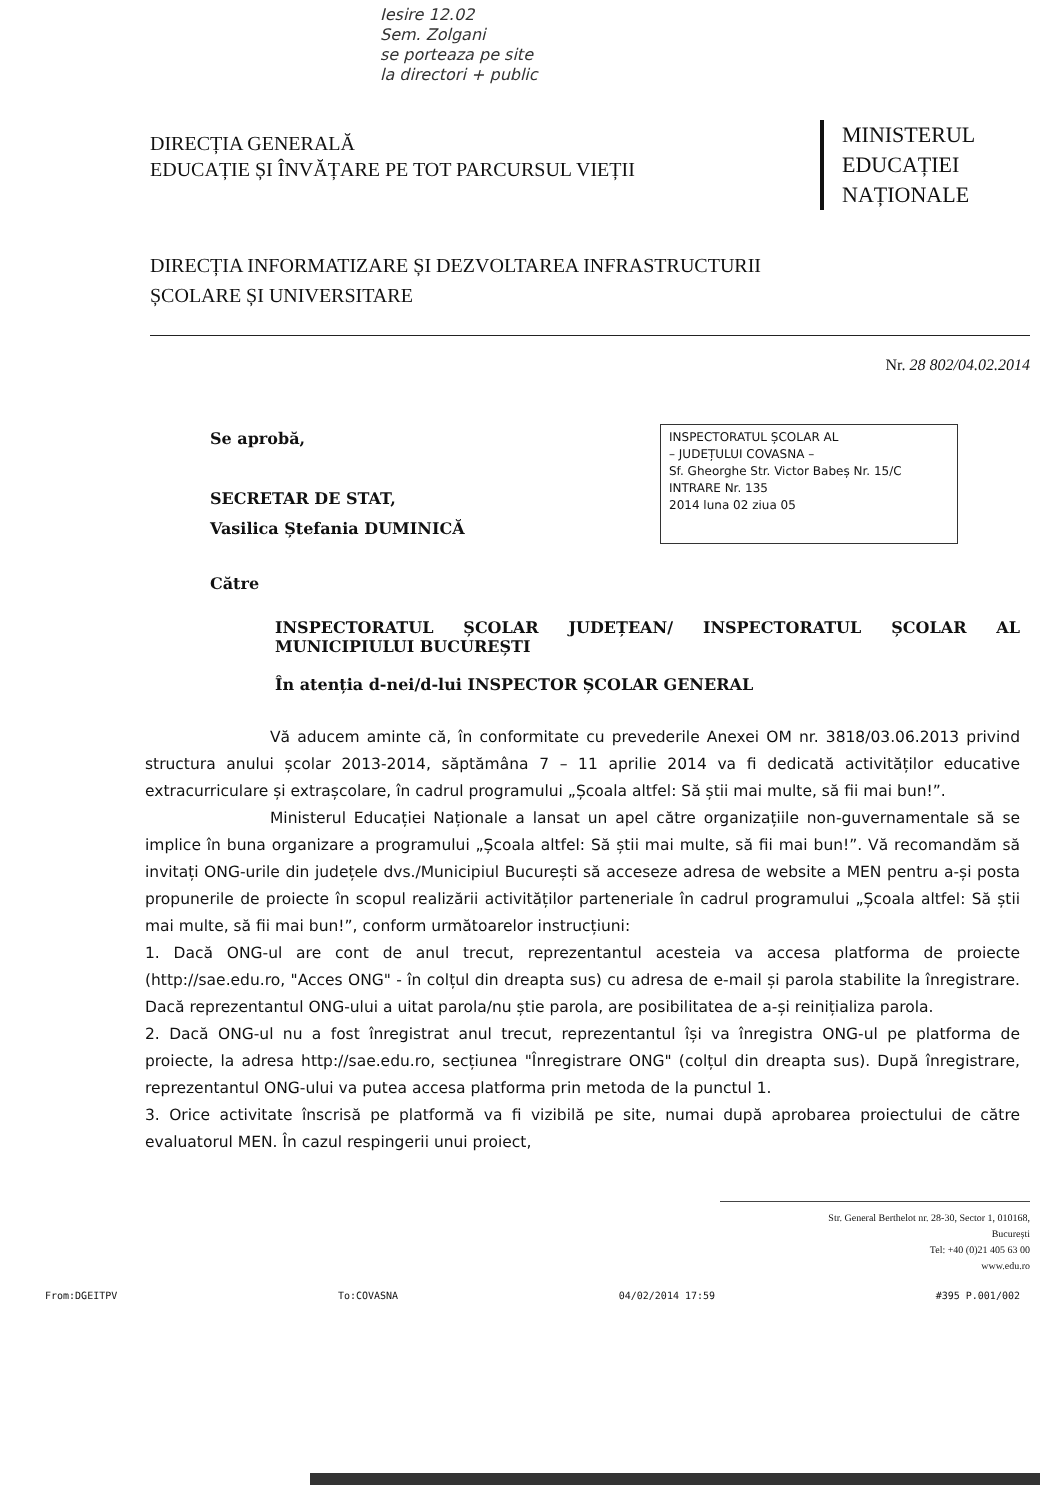Iesire 12.02
Sem. Zolgani
se porteaza pe site
la directori + public
DIRECȚIA GENERALĂ
EDUCAȚIE ȘI ÎNVĂȚARE PE TOT PARCURSUL VIEȚII
MINISTERUL
EDUCAȚIEI
NAȚIONALE
DIRECȚIA INFORMATIZARE ȘI DEZVOLTAREA INFRASTRUCTURII
ȘCOLARE ȘI UNIVERSITARE
Nr. 28 802/04.02.2014
Se aprobă,
SECRETAR DE STAT,
Vasilica Ștefania DUMINICĂ
INSPECTORATUL ȘCOLAR AL
– JUDEȚULUI COVASNA –
Sf. Gheorghe Str. Victor Babeș Nr. 15/C
INTRARE Nr. 135
2014 luna 02 ziua 05
Către
INSPECTORATUL ȘCOLAR JUDEȚEAN/ INSPECTORATUL ȘCOLAR AL MUNICIPIULUI BUCUREȘTI
În atenția d-nei/d-lui INSPECTOR ȘCOLAR GENERAL
Vă aducem aminte că, în conformitate cu prevederile Anexei OM nr. 3818/03.06.2013 privind structura anului școlar 2013-2014, săptămâna 7 – 11 aprilie 2014 va fi dedicată activităților educative extracurriculare și extrașcolare, în cadrul programului „Școala altfel: Să știi mai multe, să fii mai bun!”.
Ministerul Educației Naționale a lansat un apel către organizațiile non-guvernamentale să se implice în buna organizare a programului „Școala altfel: Să știi mai multe, să fii mai bun!”. Vă recomandăm să invitați ONG-urile din județele dvs./Municipiul București să acceseze adresa de website a MEN pentru a-și posta propunerile de proiecte în scopul realizării activităților parteneriale în cadrul programului „Școala altfel: Să știi mai multe, să fii mai bun!”, conform următoarelor instrucțiuni:
1. Dacă ONG-ul are cont de anul trecut, reprezentantul acesteia va accesa platforma de proiecte (http://sae.edu.ro, "Acces ONG" - în colțul din dreapta sus) cu adresa de e-mail și parola stabilite la înregistrare. Dacă reprezentantul ONG-ului a uitat parola/nu știe parola, are posibilitatea de a-și reinițializa parola.
2. Dacă ONG-ul nu a fost înregistrat anul trecut, reprezentantul își va înregistra ONG-ul pe platforma de proiecte, la adresa http://sae.edu.ro, secțiunea "Înregistrare ONG" (colțul din dreapta sus). După înregistrare, reprezentantul ONG-ului va putea accesa platforma prin metoda de la punctul 1.
3. Orice activitate înscrisă pe platformă va fi vizibilă pe site, numai după aprobarea proiectului de către evaluatorul MEN. În cazul respingerii unui proiect,
Str. General Berthelot nr. 28-30, Sector 1, 010168,
București
Tel: +40 (0)21 405 63 00
www.edu.ro
From:DGEITPV To:COVASNA 04/02/2014 17:59 #395 P.001/002